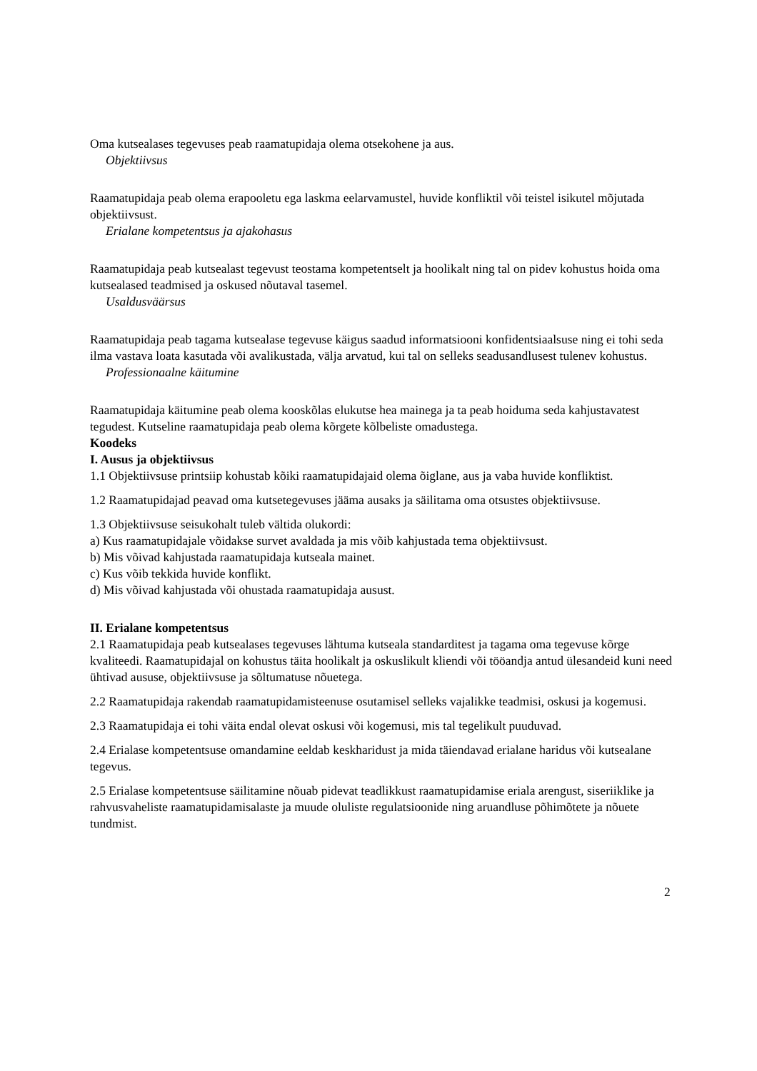Oma kutsealases tegevuses peab raamatupidaja olema otsekohene ja aus.
Objektiivsus
Raamatupidaja peab olema erapooletu ega laskma eelarvamustel, huvide konfliktil või teistel isikutel mõjutada objektiivsust.
Erialane kompetentsus ja ajakohasus
Raamatupidaja peab kutsealast tegevust teostama kompetentselt ja hoolikalt ning tal on pidev kohustus hoida oma kutsealased teadmised ja oskused nõutaval tasemel.
Usaldusväärsus
Raamatupidaja peab tagama kutsealase tegevuse käigus saadud informatsiooni konfidentsiaalsuse ning ei tohi seda ilma vastava loata kasutada või avalikustada, välja arvatud, kui tal on selleks seadusandlusest tulenev kohustus.
Professionaalne käitumine
Raamatupidaja käitumine peab olema kooskõlas elukutse hea mainega ja ta peab hoiduma seda kahjustavatest tegudest. Kutseline raamatupidaja peab olema kõrgete kõlbeliste omadustega.
Koodeks
I. Ausus ja objektiivsus
1.1 Objektiivsuse printsiip kohustab kõiki raamatupidajaid olema õiglane, aus ja vaba huvide konfliktist.
1.2 Raamatupidajad peavad oma kutsetegevuses jääma ausaks ja säilitama oma otsustes objektiivsuse.
1.3 Objektiivsuse seisukohalt tuleb vältida olukordi:
a) Kus raamatupidajale võidakse survet avaldada ja mis võib kahjustada tema objektiivsust.
b) Mis võivad kahjustada raamatupidaja kutseala mainet.
c) Kus võib tekkida huvide konflikt.
d) Mis võivad kahjustada või ohustada raamatupidaja ausust.
II. Erialane kompetentsus
2.1 Raamatupidaja peab kutsealases tegevuses lähtuma kutseala standarditest ja tagama oma tegevuse kõrge kvaliteedi. Raamatupidajal on kohustus täita hoolikalt ja oskuslikult kliendi või tööandja antud ülesandeid kuni need ühtivad aususe, objektiivsuse ja sõltumatuse nõuetega.
2.2 Raamatupidaja rakendab raamatupidamisteenuse osutamisel selleks vajalikke teadmisi, oskusi ja kogemusi.
2.3 Raamatupidaja ei tohi väita endal olevat oskusi või kogemusi, mis tal tegelikult puuduvad.
2.4 Erialase kompetentsuse omandamine eeldab keskharidust ja mida täiendavad erialane haridus või kutsealane tegevus.
2.5 Erialase kompetentsuse säilitamine nõuab pidevat teadlikkust raamatupidamise eriala arengust, siseriiklike ja rahvusvaheliste raamatupidamisalaste ja muude oluliste regulatsioonide ning aruandluse põhimõtete ja nõuete tundmist.
2